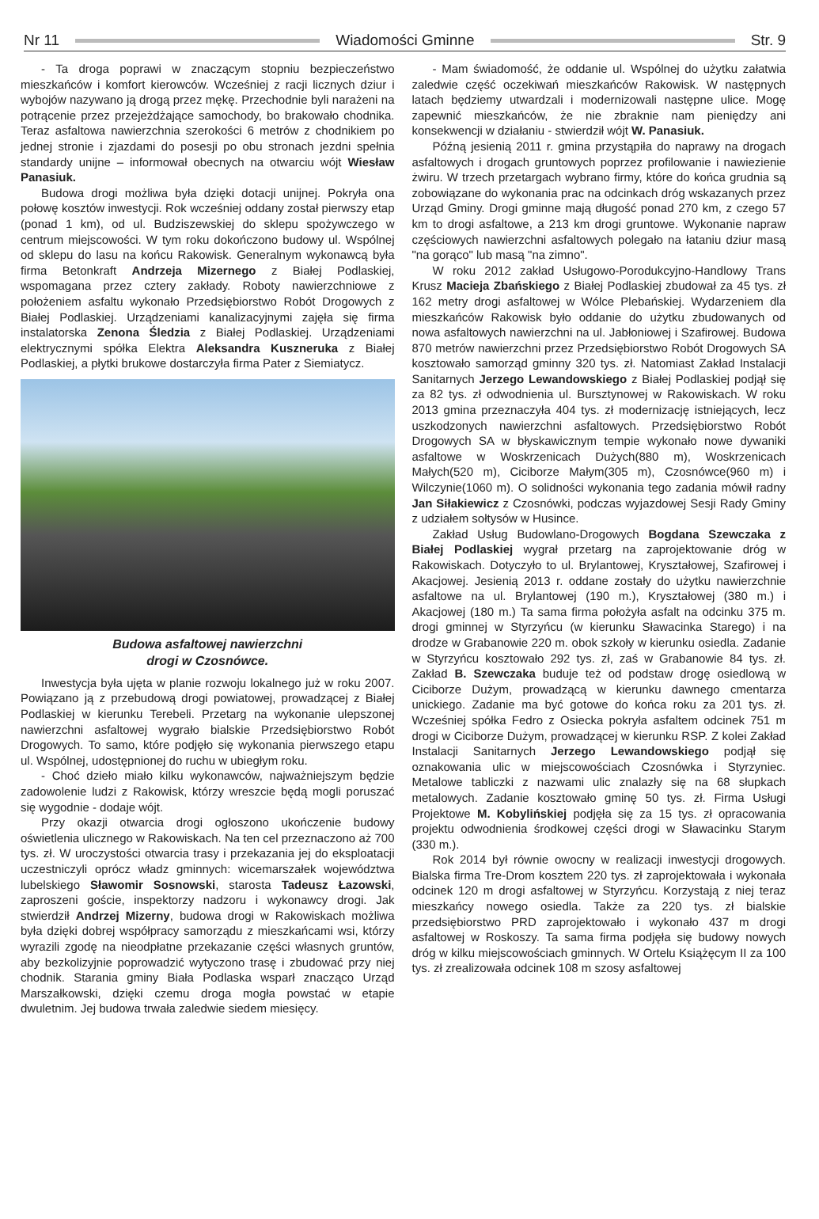Nr 11 Wiadomości Gminne Str. 9
- Ta droga poprawi w znaczącym stopniu bezpieczeństwo mieszkańców i komfort kierowców. Wcześniej z racji licznych dziur i wybojów nazywano ją drogą przez mękę. Przechodnie byli narażeni na potrącenie przez przejeżdżające samochody, bo brakowało chodnika. Teraz asfaltowa nawierzchnia szerokości 6 metrów z chodnikiem po jednej stronie i zjazdami do posesji po obu stronach jezdni spełnia standardy unijne – informował obecnych na otwarciu wójt Wiesław Panasiuk.
Budowa drogi możliwa była dzięki dotacji unijnej. Pokryła ona połowę kosztów inwestycji. Rok wcześniej oddany został pierwszy etap (ponad 1 km), od ul. Budziszewskiej do sklepu spożywczego w centrum miejscowości. W tym roku dokończono budowy ul. Wspólnej od sklepu do lasu na końcu Rakowisk. Generalnym wykonawcą była firma Betonkraft Andrzeja Mizernego z Białej Podlaskiej, wspomagana przez cztery zakłady. Roboty nawierzchniowe z położeniem asfaltu wykonało Przedsiębiorstwo Robót Drogowych z Białej Podlaskiej. Urządzeniami kanalizacyjnymi zajęła się firma instalatorska Zenona Śledzia z Białej Podlaskiej. Urządzeniami elektrycznymi spółka Elektra Aleksandra Kuszneruka z Białej Podlaskiej, a płytki brukowe dostarczyła firma Pater z Siemiatycz.
Budowa asfaltowej nawierzchni
drogi w Czosnówce.
Inwestycja była ujęta w planie rozwoju lokalnego już w roku 2007. Powiązano ją z przebudową drogi powiatowej, prowadzącej z Białej Podlaskiej w kierunku Terebeli. Przetarg na wykonanie ulepszonej nawierzchni asfaltowej wygrało bialskie Przedsiębiorstwo Robót Drogowych. To samo, które podjęło się wykonania pierwszego etapu ul. Wspólnej, udostępnionej do ruchu w ubiegłym roku.
- Choć dzieło miało kilku wykonawców, najważniejszym będzie zadowolenie ludzi z Rakowisk, którzy wreszcie będą mogli poruszać się wygodnie - dodaje wójt.
Przy okazji otwarcia drogi ogłoszono ukończenie budowy oświetlenia ulicznego w Rakowiskach. Na ten cel przeznaczono aż 700 tys. zł. W uroczystości otwarcia trasy i przekazania jej do eksploatacji uczestniczyli oprócz władz gminnych: wicemarszałek województwa lubelskiego Sławomir Sosnowski, starosta Tadeusz Łazowski, zaproszeni goście, inspektorzy nadzoru i wykonawcy drogi. Jak stwierdził Andrzej Mizerny, budowa drogi w Rakowiskach możliwa była dzięki dobrej współpracy samorządu z mieszkańcami wsi, którzy wyrazili zgodę na nieodpłatne przekazanie części własnych gruntów, aby bezkolizyjnie poprowadzić wytyczono trasę i zbudować przy niej chodnik. Starania gminy Biała Podlaska wsparł znacząco Urząd Marszałkowski, dzięki czemu droga mogła powstać w etapie dwuletnim. Jej budowa trwała zaledwie siedem miesięcy.
- Mam świadomość, że oddanie ul. Wspólnej do użytku załatwia zaledwie część oczekiwań mieszkańców Rakowisk. W następnych latach będziemy utwardzali i modernizowali następne ulice. Mogę zapewnić mieszkańców, że nie zbraknie nam pieniędzy ani konsekwencji w działaniu - stwierdził wójt W. Panasiuk.
Późną jesienią 2011 r. gmina przystąpiła do naprawy na drogach asfaltowych i drogach gruntowych poprzez profilowanie i nawiezienie żwiru. W trzech przetargach wybrano firmy, które do końca grudnia są zobowiązane do wykonania prac na odcinkach dróg wskazanych przez Urząd Gminy. Drogi gminne mają długość ponad 270 km, z czego 57 km to drogi asfaltowe, a 213 km drogi gruntowe. Wykonanie napraw częściowych nawierzchni asfaltowych polegało na łataniu dziur masą "na gorąco" lub masą "na zimno".
W roku 2012 zakład Usługowo-Porodukcyjno-Handlowy Trans Krusz Macieja Zbańskiego z Białej Podlaskiej zbudował za 45 tys. zł 162 metry drogi asfaltowej w Wólce Plebańskiej. Wydarzeniem dla mieszkańców Rakowisk było oddanie do użytku zbudowanych od nowa asfaltowych nawierzchni na ul. Jabłoniowej i Szafirowej. Budowa 870 metrów nawierzchni przez Przedsiębiorstwo Robót Drogowych SA kosztowało samorząd gminny 320 tys. zł. Natomiast Zakład Instalacji Sanitarnych Jerzego Lewandowskiego z Białej Podlaskiej podjął się za 82 tys. zł odwodnienia ul. Bursztynowej w Rakowiskach. W roku 2013 gmina przeznaczyła 404 tys. zł modernizację istniejących, lecz uszkodzonych nawierzchni asfaltowych. Przedsiębiorstwo Robót Drogowych SA w błyskawicznym tempie wykonało nowe dywaniki asfaltowe w Woskrzenicach Dużych(880 m), Woskrzenicach Małych(520 m), Ciciborze Małym(305 m), Czosnówce(960 m) i Wilczynie(1060 m). O solidności wykonania tego zadania mówił radny Jan Siłakiewicz z Czosnówki, podczas wyjazdowej Sesji Rady Gminy z udziałem sołtysów w Husince.
Zakład Usług Budowlano-Drogowych Bogdana Szewczaka z Białej Podlaskiej wygrał przetarg na zaprojektowanie dróg w Rakowiskach. Dotyczyło to ul. Brylantowej, Kryształowej, Szafirowej i Akacjowej. Jesienią 2013 r. oddane zostały do użytku nawierzchnie asfaltowe na ul. Brylantowej (190 m.), Kryształowej (380 m.) i Akacjowej (180 m.) Ta sama firma położyła asfalt na odcinku 375 m. drogi gminnej w Styrzyńcu (w kierunku Sławacinka Starego) i na drodze w Grabanowie 220 m. obok szkoły w kierunku osiedla. Zadanie w Styrzyńcu kosztowało 292 tys. zł, zaś w Grabanowie 84 tys. zł. Zakład B. Szewczaka buduje też od podstaw drogę osiedlową w Ciciborze Dużym, prowadzącą w kierunku dawnego cmentarza unickiego. Zadanie ma być gotowe do końca roku za 201 tys. zł. Wcześniej spółka Fedro z Osiecka pokryła asfaltem odcinek 751 m drogi w Ciciborze Dużym, prowadzącej w kierunku RSP. Z kolei Zakład Instalacji Sanitarnych Jerzego Lewandowskiego podjął się oznakowania ulic w miejscowościach Czosnówka i Styrzyniec. Metalowe tabliczki z nazwami ulic znalazły się na 68 słupkach metalowych. Zadanie kosztowało gminę 50 tys. zł. Firma Usługi Projektowe M. Kobylińskiej podjęła się za 15 tys. zł opracowania projektu odwodnienia środkowej części drogi w Sławacinku Starym (330 m.).
Rok 2014 był równie owocny w realizacji inwestycji drogowych. Bialska firma Tre-Drom kosztem 220 tys. zł zaprojektowała i wykonała odcinek 120 m drogi asfaltowej w Styrzyńcu. Korzystają z niej teraz mieszkańcy nowego osiedla. Także za 220 tys. zł bialskie przedsiębiorstwo PRD zaprojektowało i wykonało 437 m drogi asfaltowej w Roskoszy. Ta sama firma podjęła się budowy nowych dróg w kilku miejscowościach gminnych. W Ortelu Książęcym II za 100 tys. zł zrealizowała odcinek 108 m szosy asfaltowej